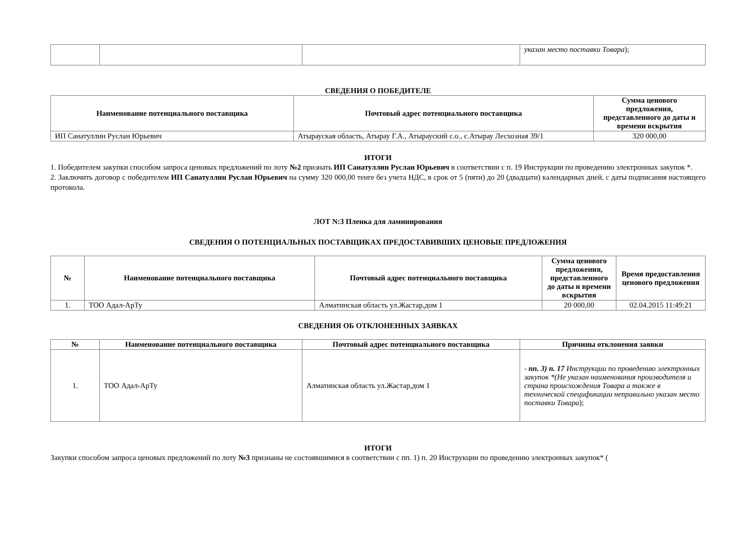| | | | указан место поставки Товара ); |
СВЕДЕНИЯ О ПОБЕДИТЕЛЕ
| Наименование потенциального поставщика | Почтовый адрес потенциального поставщика | Сумма ценового предложения, представленного до даты и времени вскрытия |
| --- | --- | --- |
| ИП Санатуллин Руслан Юрьевич | Атырауская область, Атырау Г.А., Атырауский с.о., с.Атырау Лесхозная 39/1 | 320 000,00 |
ИТОГИ
1. Победителем закупки способом запроса ценовых предложений по лоту №2 признать ИП Санатуллин Руслан Юрьевич в соответствии с п. 19 Инструкции по проведению электронных закупок *.
2. Заключить договор с победителем ИП Санатуллин Руслан Юрьевич на сумму 320 000,00 тенге без учета НДС, в срок от 5 (пяти) до 20 (двадцати) календарных дней, с даты подписания настоящего протокола.
ЛОТ N:3 Пленка для ламинирования
СВЕДЕНИЯ О ПОТЕНЦИАЛЬНЫХ ПОСТАВЩИКАХ ПРЕДОСТАВИВШИХ ЦЕНОВЫЕ ПРЕДЛОЖЕНИЯ
| № | Наименование потенциального поставщика | Почтовый адрес потенциального поставщика | Сумма ценового предложения, представленного до даты и времени вскрытия | Время предоставления ценового предложения |
| --- | --- | --- | --- | --- |
| 1. | ТОО Адал-АрТу | Алматинская область ул.Жастар,дом 1 | 20 000,00 | 02.04.2015 11:49:21 |
СВЕДЕНИЯ ОБ ОТКЛОНЕННЫХ ЗАЯВКАХ
| № | Наименование потенциального поставщика | Почтовый адрес потенциального поставщика | Причины отклонения заявки |
| --- | --- | --- | --- |
| 1. | ТОО Адал-АрТу | Алматинская область ул.Жастар,дом 1 | - пп. 3) п. 17 Инструкции по проведению электронных закупок *(Не указан наименования производителя и страна происхождения Товара а также в технической спецификации неправильно указан место поставки Товара ); |
ИТОГИ
Закупки способом запроса ценовых предложений по лоту №3 признаны не состоявшимися в соответствии с пп. 1) п. 20 Инструкции по проведению электронных закупок* (